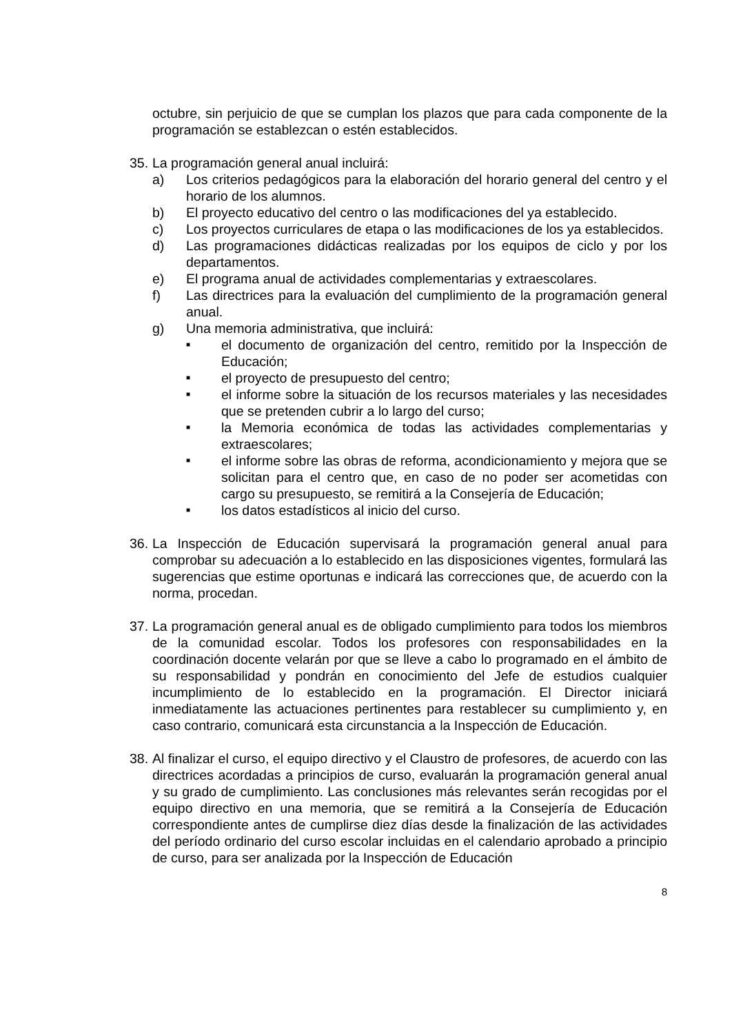octubre, sin perjuicio de que se cumplan los plazos que para cada componente de la programación se establezcan o estén establecidos.
35.
La programación general anual incluirá:
a) Los criterios pedagógicos para la elaboración del horario general del centro y el horario de los alumnos.
b) El proyecto educativo del centro o las modificaciones del ya establecido.
c) Los proyectos curriculares de etapa o las modificaciones de los ya establecidos.
d) Las programaciones didácticas realizadas por los equipos de ciclo y por los departamentos.
e) El programa anual de actividades complementarias y extraescolares.
f) Las directrices para la evaluación del cumplimiento de la programación general anual.
g) Una memoria administrativa, que incluirá:
■ el documento de organización del centro, remitido por la Inspección de Educación;
■ el proyecto de presupuesto del centro;
■ el informe sobre la situación de los recursos materiales y las necesidades que se pretenden cubrir a lo largo del curso;
■ la Memoria económica de todas las actividades complementarias y extraescolares;
■ el informe sobre las obras de reforma, acondicionamiento y mejora que se solicitan para el centro que, en caso de no poder ser acometidas con cargo su presupuesto, se remitirá a la Consejería de Educación;
■ los datos estadísticos al inicio del curso.
36.
La Inspección de Educación supervisará la programación general anual para comprobar su adecuación a lo establecido en las disposiciones vigentes, formulará las sugerencias que estime oportunas e indicará las correcciones que, de acuerdo con la norma, procedan.
37.
La programación general anual es de obligado cumplimiento para todos los miembros de la comunidad escolar. Todos los profesores con responsabilidades en la coordinación docente velarán por que se lleve a cabo lo programado en el ámbito de su responsabilidad y pondrán en conocimiento del Jefe de estudios cualquier incumplimiento de lo establecido en la programación. El Director iniciará inmediatamente las actuaciones pertinentes para restablecer su cumplimiento y, en caso contrario, comunicará esta circunstancia a la Inspección de Educación.
38.
Al finalizar el curso, el equipo directivo y el Claustro de profesores, de acuerdo con las directrices acordadas a principios de curso, evaluarán la programación general anual y su grado de cumplimiento. Las conclusiones más relevantes serán recogidas por el equipo directivo en una memoria, que se remitirá a la Consejería de Educación correspondiente antes de cumplirse diez días desde la finalización de las actividades del período ordinario del curso escolar incluidas en el calendario aprobado a principio de curso, para ser analizada por la Inspección de Educación
8